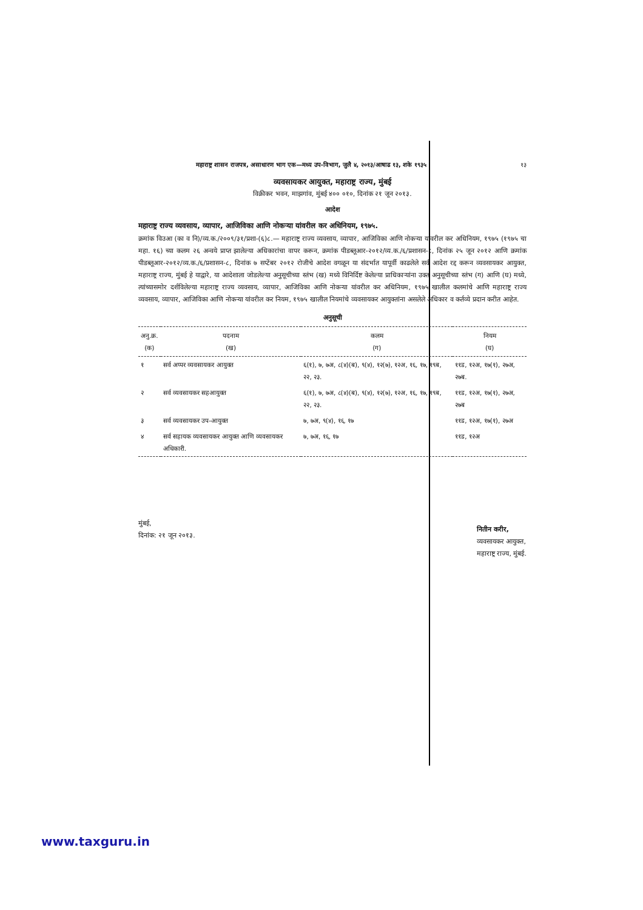महाराष्ट्र शासन राजपत्र, असाधारण भाग एक—मध्य उप-विभाग, जुलै ४, २०१३/आषाढ १३, शके १९३५ १३
व्यवसायकर आयुक्त, महाराष्ट्र राज्य, मुंबई
विक्रीकर भवन, माझगांव, मुंबई ४०० ०१०, दिनांक २१ जून २०१३.
आदेश
महाराष्ट्र राज्य व्यवसाय, व्यापार, आजिविका आणि नोकऱ्या यांवरील कर अधिनियम, १९७५.
क्रमांक विउआ (का व नि)/व्य.क./२००९/३१/प्रशा-(६)८.— महाराष्ट्र राज्य व्यवसाय, व्यापार, आजिविका आणि नोकऱ्या यांवरील कर अधिनियम, १९७५ (१९७५ चा महा. १६) च्या कलम २६ अन्वये प्राप्त झालेल्या अधिकारांचा वापर करून, क्रमांक पीडब्लूआर-२०१२/व्य.क./६/प्रशासन-८, दिनांक २५ जून २०१२ आणि क्रमांक पीडब्लूआर-२०१२/व्य.क./६/प्रशासन-८, दिनांक ७ सप्टेंबर २०१२ रोजीचे आदेश वगळून या संदर्भात यापूर्वी काढलेले सर्व आदेश रद्द करून व्यवसायकर आयुक्त, महाराष्ट्र राज्य, मुंबई हे याद्वारे, या आदेशाला जोडलेल्या अनुसूचीच्या स्तंभ (ख) मध्ये विनिर्दिष्ट केलेल्या प्राधिकाऱ्यांना उक्त अनुसूचीच्या स्तंभ (ग) आणि (घ) मध्ये, त्यांच्यासमोर दर्शविलेल्या महाराष्ट्र राज्य व्यवसाय, व्यापार, आजिविका आणि नोकऱ्या यांवरील कर अधिनियम, १९७५ खालील कलमांचे आणि महाराष्ट्र राज्य व्यवसाय, व्यापार, आजिविका आणि नोकऱ्या यांवरील कर नियम, १९७५ खालील नियमांचे व्यवसायकर आयुक्तांना असलेले अधिकार व कर्तव्ये प्रदान करीत आहेत.
अनुसूची
| अनु.क्र. (क) | पदनाम (ख) | कलम (ग) | नियम (घ) |
| --- | --- | --- | --- |
| १ | सर्व अप्पर व्यवसायकर आयुक्त | ६(१), ७, ७अ, ८(४)(ब), ९(४), १२(७), १२अ, १६, १७, १९ब, २२, २३. | ११ड, १२अ, १७(१), २७अ, २७ब. |
| २ | सर्व व्यवसायकर सहआयुक्त | ६(१), ७, ७अ, ८(४)(ब), ९(४), १२(७), १२अ, १६, १७, १९ब, २२, २३. | ११ड, १२अ, १७(१), २७अ, २७ब |
| ३ | सर्व व्यवसायकर उप-आयुक्त | ७, ७अ, ९(४), १६, १७ | ११ड, १२अ, १७(१), २७अ |
| ४ | सर्व सहायक व्यवसायकर आयुक्त आणि व्यवसायकर अधिकारी. | ७, ७अ, १६, १७ | ११ड, १२अ |
मुंबई,
दिनांक: २१ जून २०१३.
नितीन करीर,
व्यवसायकर आयुक्त,
महाराष्ट्र राज्य, मुंबई.
www.taxguru.in